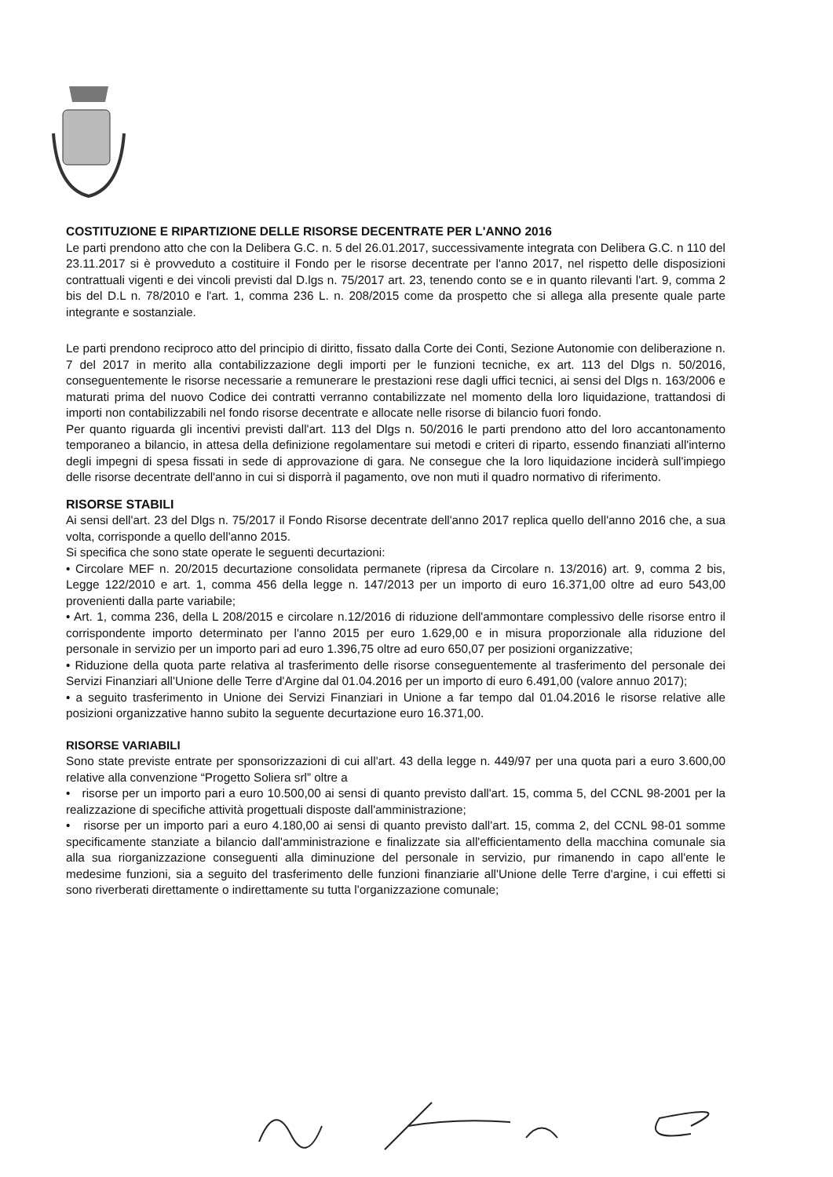COSTITUZIONE E RIPARTIZIONE DELLE RISORSE DECENTRATE PER L'ANNO 2016
Le parti prendono atto che con la Delibera G.C. n. 5 del 26.01.2017, successivamente integrata con Delibera G.C. n 110 del 23.11.2017 si è provveduto a costituire il Fondo per le risorse decentrate per l'anno 2017, nel rispetto delle disposizioni contrattuali vigenti e dei vincoli previsti dal D.lgs n. 75/2017 art. 23, tenendo conto se e in quanto rilevanti l'art. 9, comma 2 bis del D.L n. 78/2010 e l'art. 1, comma 236 L. n. 208/2015 come da prospetto che si allega alla presente quale parte integrante e sostanziale.
Le parti prendono reciproco atto del principio di diritto, fissato dalla Corte dei Conti, Sezione Autonomie con deliberazione n. 7 del 2017 in merito alla contabilizzazione degli importi per le funzioni tecniche, ex art. 113 del Dlgs n. 50/2016, conseguentemente le risorse necessarie a remunerare le prestazioni rese dagli uffici tecnici, ai sensi del Dlgs n. 163/2006 e maturati prima del nuovo Codice dei contratti verranno contabilizzate nel momento della loro liquidazione, trattandosi di importi non contabilizzabili nel fondo risorse decentrate e allocate nelle risorse di bilancio fuori fondo.
Per quanto riguarda gli incentivi previsti dall'art. 113 del Dlgs n. 50/2016 le parti prendono atto del loro accantonamento temporaneo a bilancio, in attesa della definizione regolamentare sui metodi e criteri di riparto, essendo finanziati all'interno degli impegni di spesa fissati in sede di approvazione di gara. Ne consegue che la loro liquidazione inciderà sull'impiego delle risorse decentrate dell'anno in cui si disporrà il pagamento, ove non muti il quadro normativo di riferimento.
RISORSE STABILI
Ai sensi dell'art. 23 del Dlgs n. 75/2017 il Fondo Risorse decentrate dell'anno 2017 replica quello dell'anno 2016 che, a sua volta, corrisponde a quello dell'anno 2015.
Si specifica che sono state operate le seguenti decurtazioni:
• Circolare MEF n. 20/2015 decurtazione consolidata permanete (ripresa da Circolare n. 13/2016) art. 9, comma 2 bis, Legge 122/2010 e art. 1, comma 456 della legge n. 147/2013 per un importo di euro 16.371,00 oltre ad euro 543,00 provenienti dalla parte variabile;
• Art. 1, comma 236, della L 208/2015 e circolare n.12/2016 di riduzione dell'ammontare complessivo delle risorse entro il corrispondente importo determinato per l'anno 2015 per euro 1.629,00 e in misura proporzionale alla riduzione del personale in servizio per un importo pari ad euro 1.396,75 oltre ad euro 650,07 per posizioni organizzative;
• Riduzione della quota parte relativa al trasferimento delle risorse conseguentemente al trasferimento del personale dei Servizi Finanziari all'Unione delle Terre d'Argine dal 01.04.2016 per un importo di euro 6.491,00 (valore annuo 2017);
• a seguito trasferimento in Unione dei Servizi Finanziari in Unione a far tempo dal 01.04.2016 le risorse relative alle posizioni organizzative hanno subito la seguente decurtazione euro 16.371,00.
RISORSE VARIABILI
Sono state previste entrate per sponsorizzazioni di cui all'art. 43 della legge n. 449/97 per una quota pari a euro 3.600,00 relative alla convenzione “Progetto Soliera srl” oltre a
• risorse per un importo pari a euro 10.500,00 ai sensi di quanto previsto dall'art. 15, comma 5, del CCNL 98-2001 per la realizzazione di specifiche attività progettuali disposte dall'amministrazione;
• risorse per un importo pari a euro 4.180,00 ai sensi di quanto previsto dall'art. 15, comma 2, del CCNL 98-01 somme specificamente stanziate a bilancio dall'amministrazione e finalizzate sia all'efficientamento della macchina comunale sia alla sua riorganizzazione conseguenti alla diminuzione del personale in servizio, pur rimanendo in capo all'ente le medesime funzioni, sia a seguito del trasferimento delle funzioni finanziarie all'Unione delle Terre d'argine, i cui effetti si sono riverberati direttamente o indirettamente su tutta l'organizzazione comunale;